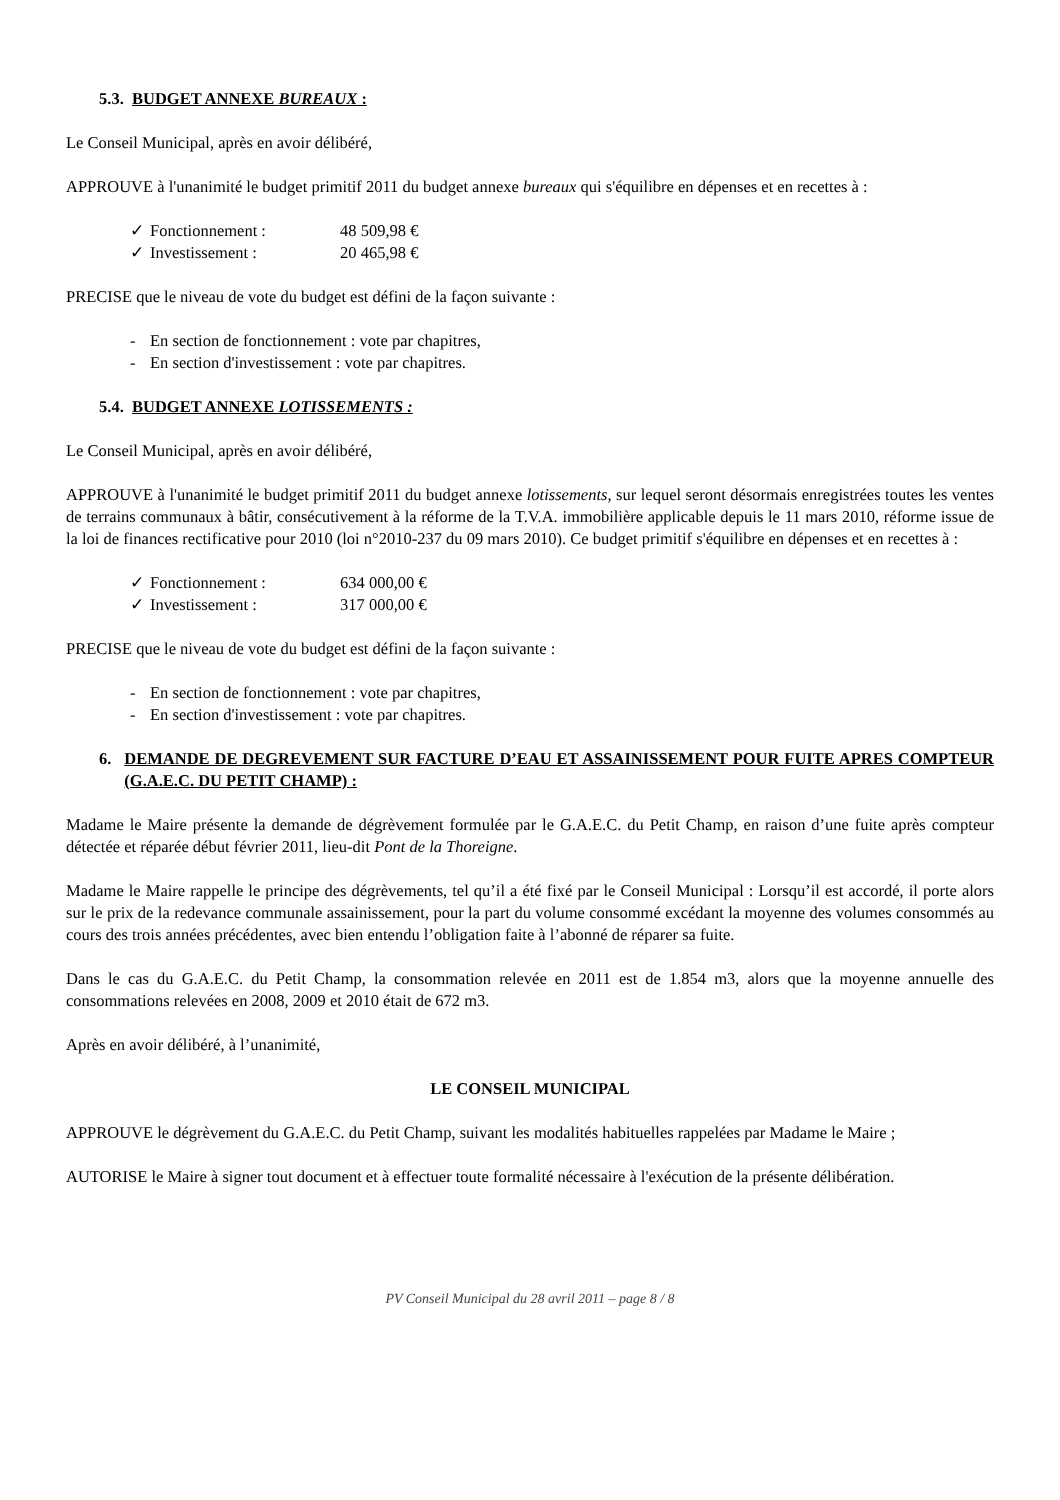5.3. BUDGET ANNEXE BUREAUX :
Le Conseil Municipal, après en avoir délibéré,
APPROUVE à l'unanimité le budget primitif 2011 du budget annexe bureaux qui s'équilibre en dépenses et en recettes à :
✓ Fonctionnement : 48 509,98 €
✓ Investissement : 20 465,98 €
PRECISE que le niveau de vote du budget est défini de la façon suivante :
- En section de fonctionnement : vote par chapitres,
- En section d'investissement : vote par chapitres.
5.4. BUDGET ANNEXE LOTISSEMENTS :
Le Conseil Municipal, après en avoir délibéré,
APPROUVE à l'unanimité le budget primitif 2011 du budget annexe lotissements, sur lequel seront désormais enregistrées toutes les ventes de terrains communaux à bâtir, consécutivement à la réforme de la T.V.A. immobilière applicable depuis le 11 mars 2010, réforme issue de la loi de finances rectificative pour 2010 (loi n°2010-237 du 09 mars 2010). Ce budget primitif s'équilibre en dépenses et en recettes à :
✓ Fonctionnement : 634 000,00 €
✓ Investissement : 317 000,00 €
PRECISE que le niveau de vote du budget est défini de la façon suivante :
- En section de fonctionnement : vote par chapitres,
- En section d'investissement : vote par chapitres.
6. DEMANDE DE DEGREVEMENT SUR FACTURE D’EAU ET ASSAINISSEMENT POUR FUITE APRES COMPTEUR (G.A.E.C. DU PETIT CHAMP) :
Madame le Maire présente la demande de dégrèvement formulée par le G.A.E.C. du Petit Champ, en raison d’une fuite après compteur détectée et réparée début février 2011, lieu-dit Pont de la Thoreigne.
Madame le Maire rappelle le principe des dégrèvements, tel qu’il a été fixé par le Conseil Municipal : Lorsqu’il est accordé, il porte alors sur le prix de la redevance communale assainissement, pour la part du volume consommé excédant la moyenne des volumes consommés au cours des trois années précédentes, avec bien entendu l’obligation faite à l’abonné de réparer sa fuite.
Dans le cas du G.A.E.C. du Petit Champ, la consommation relevée en 2011 est de 1.854 m3, alors que la moyenne annuelle des consommations relevées en 2008, 2009 et 2010 était de 672 m3.
Après en avoir délibéré, à l’unanimité,
LE CONSEIL MUNICIPAL
APPROUVE le dégrèvement du G.A.E.C. du Petit Champ, suivant les modalités habituelles rappelées par Madame le Maire ;
AUTORISE le Maire à signer tout document et à effectuer toute formalité nécessaire à l'exécution de la présente délibération.
PV Conseil Municipal du 28 avril 2011 – page 8 / 8